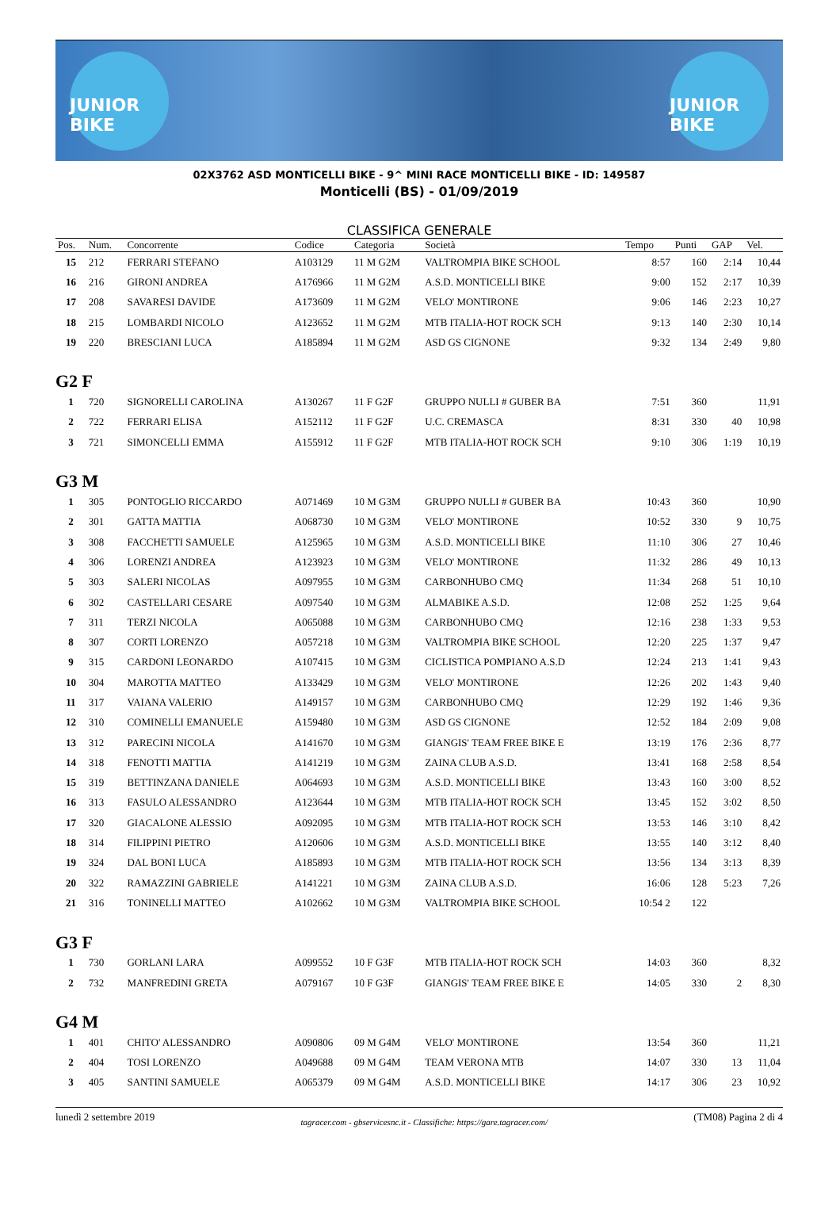JUNIOR BIKE
JUNIOR BIKE
02X3762 ASD MONTICELLI BIKE - 9^ MINI RACE MONTICELLI BIKE - ID: 149587
Monticelli (BS) - 01/09/2019
CLASSIFICA GENERALE
| Pos. | Num. | Concorrente | Codice | Categoria | Società | Tempo | Punti | GAP | Vel. |
| --- | --- | --- | --- | --- | --- | --- | --- | --- | --- |
| 15 | 212 | FERRARI STEFANO | A103129 | 11 M G2M | VALTROMPIA BIKE SCHOOL | 8:57 | 160 | 2:14 | 10,44 |
| 16 | 216 | GIRONI ANDREA | A176966 | 11 M G2M | A.S.D. MONTICELLI BIKE | 9:00 | 152 | 2:17 | 10,39 |
| 17 | 208 | SAVARESI DAVIDE | A173609 | 11 M G2M | VELO' MONTIRONE | 9:06 | 146 | 2:23 | 10,27 |
| 18 | 215 | LOMBARDI NICOLO | A123652 | 11 M G2M | MTB ITALIA-HOT ROCK SCH | 9:13 | 140 | 2:30 | 10,14 |
| 19 | 220 | BRESCIANI LUCA | A185894 | 11 M G2M | ASD GS CIGNONE | 9:32 | 134 | 2:49 | 9,80 |
| G2 F | | | | | | | | | |
| 1 | 720 | SIGNORELLI CAROLINA | A130267 | 11 F G2F | GRUPPO NULLI # GUBER BA | 7:51 | 360 | | 11,91 |
| 2 | 722 | FERRARI ELISA | A152112 | 11 F G2F | U.C. CREMASCA | 8:31 | 330 | 40 | 10,98 |
| 3 | 721 | SIMONCELLI EMMA | A155912 | 11 F G2F | MTB ITALIA-HOT ROCK SCH | 9:10 | 306 | 1:19 | 10,19 |
| G3 M | | | | | | | | | |
| 1 | 305 | PONTOGLIO RICCARDO | A071469 | 10 M G3M | GRUPPO NULLI # GUBER BA | 10:43 | 360 | | 10,90 |
| 2 | 301 | GATTA MATTIA | A068730 | 10 M G3M | VELO' MONTIRONE | 10:52 | 330 | 9 | 10,75 |
| 3 | 308 | FACCHETTI SAMUELE | A125965 | 10 M G3M | A.S.D. MONTICELLI BIKE | 11:10 | 306 | 27 | 10,46 |
| 4 | 306 | LORENZI ANDREA | A123923 | 10 M G3M | VELO' MONTIRONE | 11:32 | 286 | 49 | 10,13 |
| 5 | 303 | SALERI NICOLAS | A097955 | 10 M G3M | CARBONHUBO CMQ | 11:34 | 268 | 51 | 10,10 |
| 6 | 302 | CASTELLARI CESARE | A097540 | 10 M G3M | ALMABIKE A.S.D. | 12:08 | 252 | 1:25 | 9,64 |
| 7 | 311 | TERZI NICOLA | A065088 | 10 M G3M | CARBONHUBO CMQ | 12:16 | 238 | 1:33 | 9,53 |
| 8 | 307 | CORTI LORENZO | A057218 | 10 M G3M | VALTROMPIA BIKE SCHOOL | 12:20 | 225 | 1:37 | 9,47 |
| 9 | 315 | CARDONI LEONARDO | A107415 | 10 M G3M | CICLISTICA POMPIANO A.S.D | 12:24 | 213 | 1:41 | 9,43 |
| 10 | 304 | MAROTTA MATTEO | A133429 | 10 M G3M | VELO' MONTIRONE | 12:26 | 202 | 1:43 | 9,40 |
| 11 | 317 | VAIANA VALERIO | A149157 | 10 M G3M | CARBONHUBO CMQ | 12:29 | 192 | 1:46 | 9,36 |
| 12 | 310 | COMINELLI EMANUELE | A159480 | 10 M G3M | ASD GS CIGNONE | 12:52 | 184 | 2:09 | 9,08 |
| 13 | 312 | PARECINI NICOLA | A141670 | 10 M G3M | GIANGIS' TEAM FREE BIKE E | 13:19 | 176 | 2:36 | 8,77 |
| 14 | 318 | FENOTTI MATTIA | A141219 | 10 M G3M | ZAINA CLUB A.S.D. | 13:41 | 168 | 2:58 | 8,54 |
| 15 | 319 | BETTINZANA DANIELE | A064693 | 10 M G3M | A.S.D. MONTICELLI BIKE | 13:43 | 160 | 3:00 | 8,52 |
| 16 | 313 | FASULO ALESSANDRO | A123644 | 10 M G3M | MTB ITALIA-HOT ROCK SCH | 13:45 | 152 | 3:02 | 8,50 |
| 17 | 320 | GIACALONE ALESSIO | A092095 | 10 M G3M | MTB ITALIA-HOT ROCK SCH | 13:53 | 146 | 3:10 | 8,42 |
| 18 | 314 | FILIPPINI PIETRO | A120606 | 10 M G3M | A.S.D. MONTICELLI BIKE | 13:55 | 140 | 3:12 | 8,40 |
| 19 | 324 | DAL BONI LUCA | A185893 | 10 M G3M | MTB ITALIA-HOT ROCK SCH | 13:56 | 134 | 3:13 | 8,39 |
| 20 | 322 | RAMAZZINI GABRIELE | A141221 | 10 M G3M | ZAINA CLUB A.S.D. | 16:06 | 128 | 5:23 | 7,26 |
| 21 | 316 | TONINELLI MATTEO | A102662 | 10 M G3M | VALTROMPIA BIKE SCHOOL | 10:54 2 | 122 | | |
| G3 F | | | | | | | | | |
| 1 | 730 | GORLANI LARA | A099552 | 10 F G3F | MTB ITALIA-HOT ROCK SCH | 14:03 | 360 | | 8,32 |
| 2 | 732 | MANFREDINI GRETA | A079167 | 10 F G3F | GIANGIS' TEAM FREE BIKE E | 14:05 | 330 | 2 | 8,30 |
| G4 M | | | | | | | | | |
| 1 | 401 | CHITO' ALESSANDRO | A090806 | 09 M G4M | VELO' MONTIRONE | 13:54 | 360 | | 11,21 |
| 2 | 404 | TOSI LORENZO | A049688 | 09 M G4M | TEAM VERONA MTB | 14:07 | 330 | 13 | 11,04 |
| 3 | 405 | SANTINI SAMUELE | A065379 | 09 M G4M | A.S.D. MONTICELLI BIKE | 14:17 | 306 | 23 | 10,92 |
lunedì 2 settembre 2019 tagracer.com - gbservicesnc.it - Classifiche: https://gare.tagracer.com/ (TM08) Pagina 2 di 4